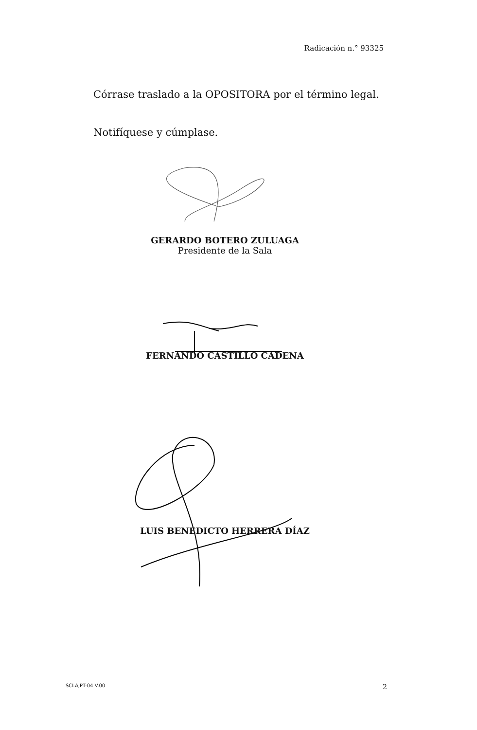Radicación n.° 93325
Córrase traslado a la OPOSITORA por el término legal.
Notifíquese y cúmplase.
GERARDO BOTERO ZULUAGA
Presidente de la Sala
FERNANDO CASTILLO CADENA
LUIS BENEDICTO HERRERA DÍAZ
SCLAJPT-04 V.00 2